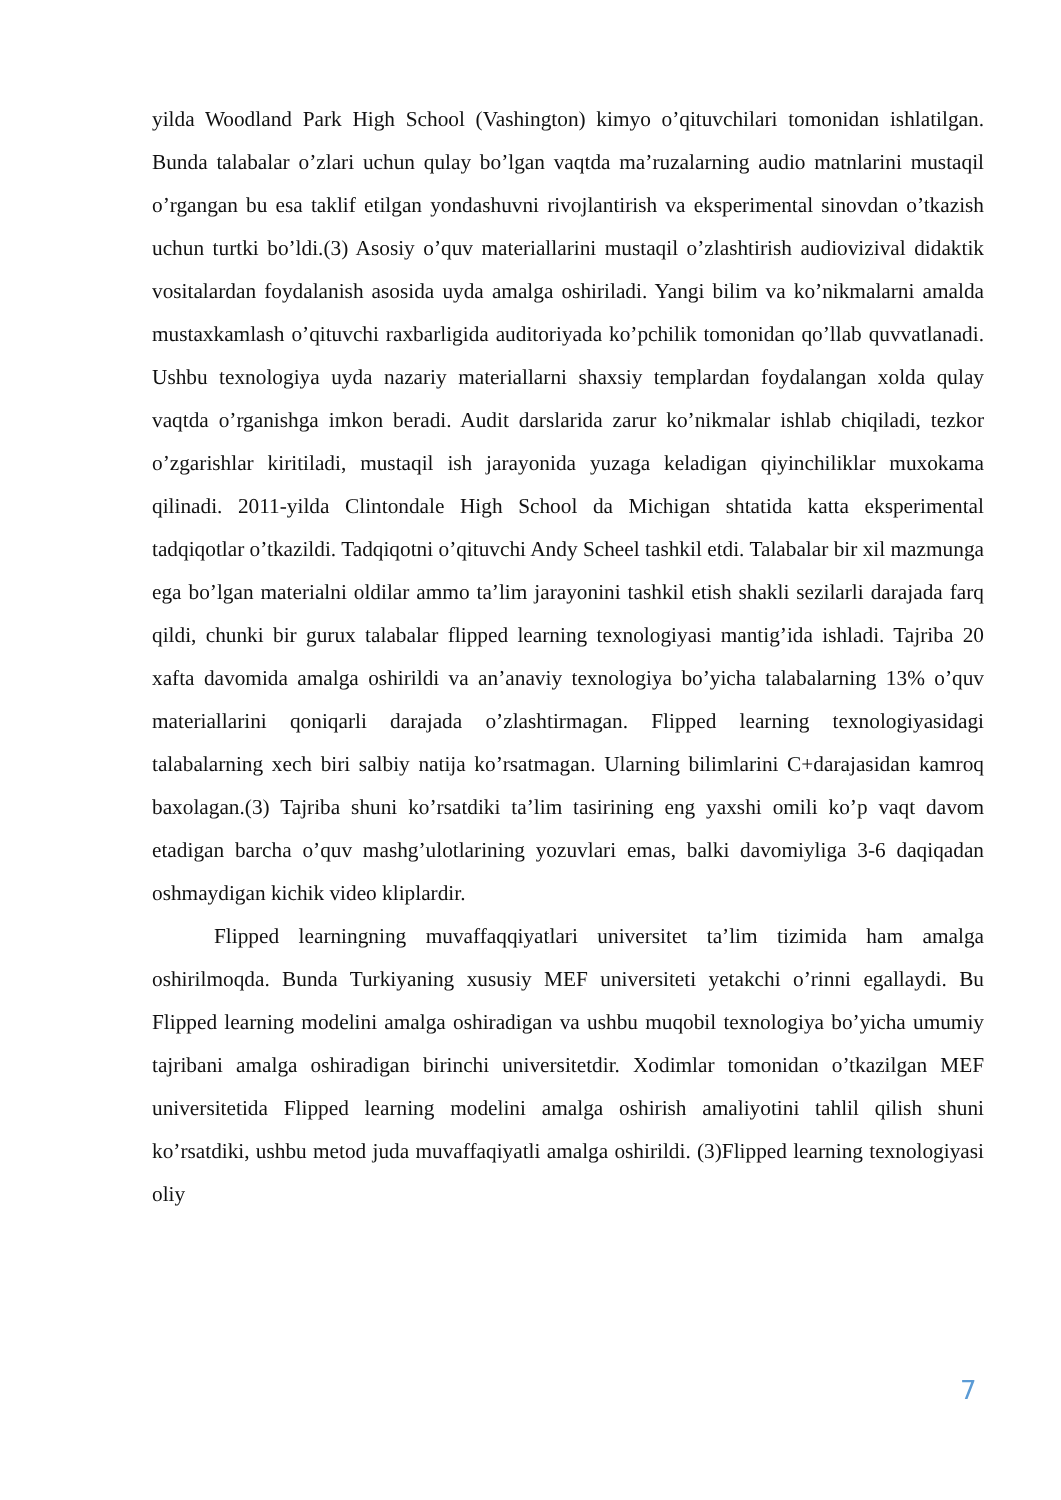yilda Woodland Park High School (Vashington) kimyo o’qituvchilari tomonidan ishlatilgan. Bunda talabalar o’zlari uchun qulay bo’lgan vaqtda ma’ruzalarning audio matnlarini mustaqil o’rgangan bu esa taklif etilgan yondashuvni rivojlantirish va eksperimental sinovdan o’tkazish uchun turtki bo’ldi.(3) Asosiy o’quv materiallarini mustaqil o’zlashtirish audiovizival didaktik vositalardan foydalanish asosida uyda amalga oshiriladi. Yangi bilim va ko’nikmalarni amalda mustaxkamlash o’qituvchi raxbarligida auditoriyada ko’pchilik tomonidan qo’llab quvvatlanadi. Ushbu texnologiya uyda nazariy materiallarni shaxsiy templardan foydalangan xolda qulay vaqtda o’rganishga imkon beradi. Audit darslarida zarur ko’nikmalar ishlab chiqiladi, tezkor o’zgarishlar kiritiladi, mustaqil ish jarayonida yuzaga keladigan qiyinchiliklar muxokama qilinadi. 2011-yilda Clintondale High School da Michigan shtatida katta eksperimental tadqiqotlar o’tkazildi. Tadqiqotni o’qituvchi Andy Scheel tashkil etdi. Talabalar bir xil mazmunga ega bo’lgan materialni oldilar ammo ta’lim jarayonini tashkil etish shakli sezilarli darajada farq qildi, chunki bir gurux talabalar flipped learning texnologiyasi mantig’ida ishladi. Tajriba 20 xafta davomida amalga oshirildi va an’anaviy texnologiya bo’yicha talabalarning 13% o’quv materiallarini qoniqarli darajada o’zlashtirmagan. Flipped learning texnologiyasidagi talabalarning xech biri salbiy natija ko’rsatmagan. Ularning bilimlarini C+darajasidan kamroq baxolagan.(3) Tajriba shuni ko’rsatdiki ta’lim tasirining eng yaxshi omili ko’p vaqt davom etadigan barcha o’quv mashg’ulotlarining yozuvlari emas, balki davomiyliga 3-6 daqiqadan oshmaydigan kichik video kliplardir.
Flipped learningning muvaffaqqiyatlari universitet ta’lim tizimida ham amalga oshirilmoqda. Bunda Turkiyaning xususiy MEF universiteti yetakchi o’rinni egallaydi. Bu Flipped learning modelini amalga oshiradigan va ushbu muqobil texnologiya bo’yicha umumiy tajribani amalga oshiradigan birinchi universitetdir. Xodimlar tomonidan o’tkazilgan MEF universitetida Flipped learning modelini amalga oshirish amaliyotini tahlil qilish shuni ko’rsatdiki, ushbu metod juda muvaffaqiyatli amalga oshirildi. (3)Flipped learning texnologiyasi oliy
7